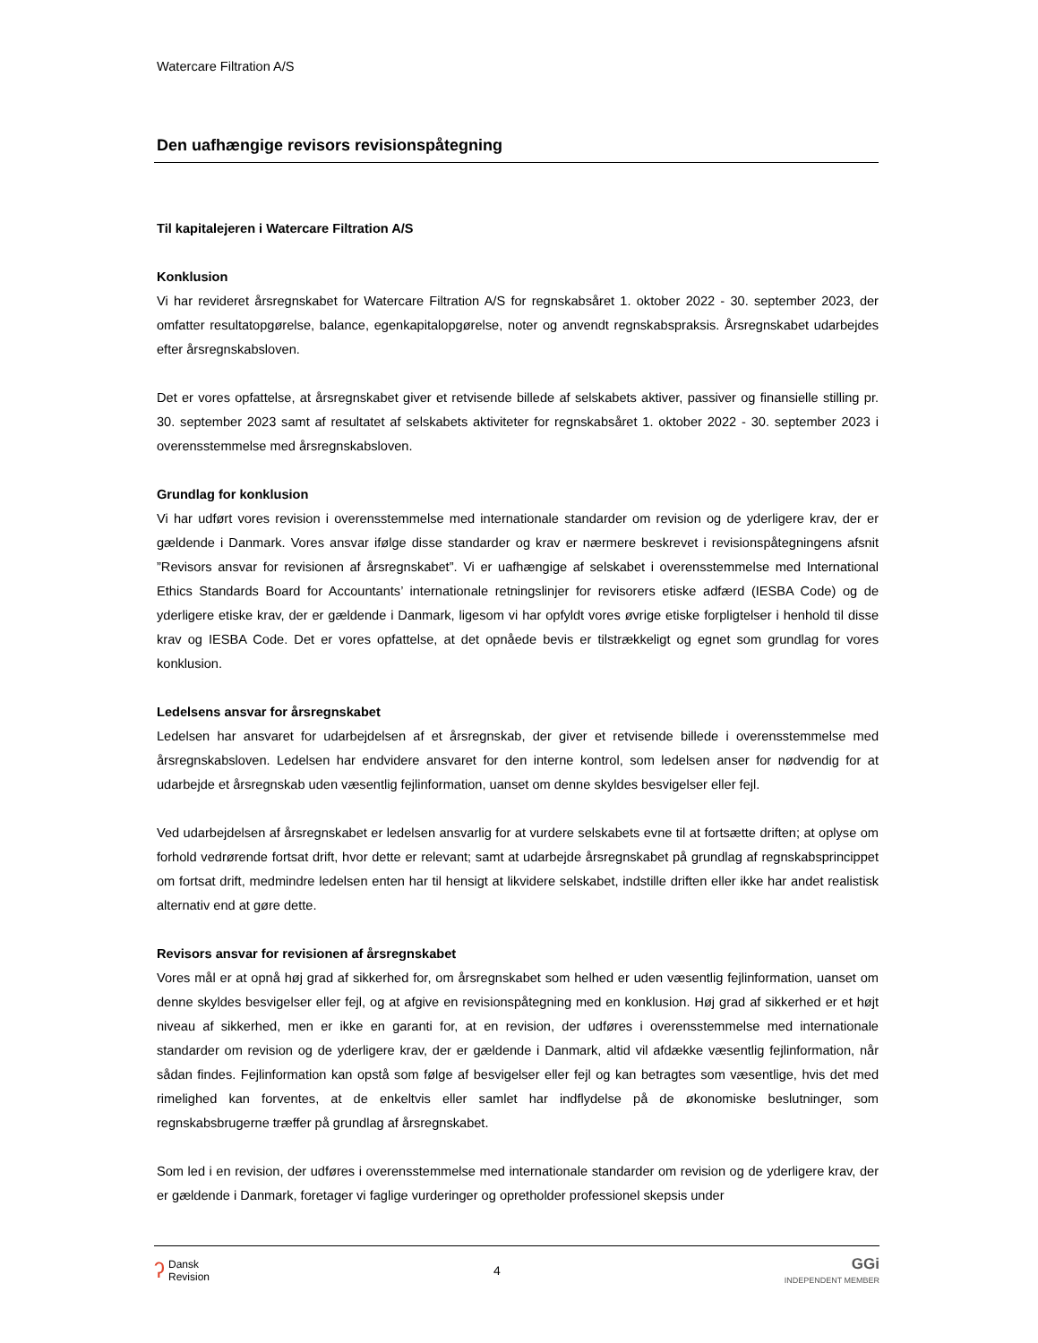Watercare Filtration A/S
Den uafhængige revisors revisionspåtegning
Til kapitalejeren i Watercare Filtration A/S
Konklusion
Vi har revideret årsregnskabet for Watercare Filtration A/S for regnskabsåret 1. oktober 2022 - 30. september 2023, der omfatter resultatopgørelse, balance, egenkapitalopgørelse, noter og anvendt regnskabspraksis. Årsregnskabet udarbejdes efter årsregnskabsloven.
Det er vores opfattelse, at årsregnskabet giver et retvisende billede af selskabets aktiver, passiver og finansielle stilling pr. 30. september 2023 samt af resultatet af selskabets aktiviteter for regnskabsåret 1. oktober 2022 - 30. september 2023 i overensstemmelse med årsregnskabsloven.
Grundlag for konklusion
Vi har udført vores revision i overensstemmelse med internationale standarder om revision og de yderligere krav, der er gældende i Danmark. Vores ansvar ifølge disse standarder og krav er nærmere beskrevet i revisionspåtegningens afsnit ”Revisors ansvar for revisionen af årsregnskabet”. Vi er uafhængige af selskabet i overensstemmelse med International Ethics Standards Board for Accountants’ internationale retningslinjer for revisorers etiske adfærd (IESBA Code) og de yderligere etiske krav, der er gældende i Danmark, ligesom vi har opfyldt vores øvrige etiske forpligtelser i henhold til disse krav og IESBA Code. Det er vores opfattelse, at det opnåede bevis er tilstrækkeligt og egnet som grundlag for vores konklusion.
Ledelsens ansvar for årsregnskabet
Ledelsen har ansvaret for udarbejdelsen af et årsregnskab, der giver et retvisende billede i overensstemmelse med årsregnskabsloven. Ledelsen har endvidere ansvaret for den interne kontrol, som ledelsen anser for nødvendig for at udarbejde et årsregnskab uden væsentlig fejlinformation, uanset om denne skyldes besvigelser eller fejl.
Ved udarbejdelsen af årsregnskabet er ledelsen ansvarlig for at vurdere selskabets evne til at fortsætte driften; at oplyse om forhold vedrørende fortsat drift, hvor dette er relevant; samt at udarbejde årsregnskabet på grundlag af regnskabsprincippet om fortsat drift, medmindre ledelsen enten har til hensigt at likvidere selskabet, indstille driften eller ikke har andet realistisk alternativ end at gøre dette.
Revisors ansvar for revisionen af årsregnskabet
Vores mål er at opnå høj grad af sikkerhed for, om årsregnskabet som helhed er uden væsentlig fejlinformation, uanset om denne skyldes besvigelser eller fejl, og at afgive en revisionspåtegning med en konklusion. Høj grad af sikkerhed er et højt niveau af sikkerhed, men er ikke en garanti for, at en revision, der udføres i overensstemmelse med internationale standarder om revision og de yderligere krav, der er gældende i Danmark, altid vil afdække væsentlig fejlinformation, når sådan findes. Fejlinformation kan opstå som følge af besvigelser eller fejl og kan betragtes som væsentlige, hvis det med rimelighed kan forventes, at de enkeltvis eller samlet har indflydelse på de økonomiske beslutninger, som regnskabsbrugerne træffer på grundlag af årsregnskabet.
Som led i en revision, der udføres i overensstemmelse med internationale standarder om revision og de yderligere krav, der er gældende i Danmark, foretager vi faglige vurderinger og opretholder professionel skepsis under
ʔ Dansk
Revision
4
GGi
INDEPENDENT MEMBER